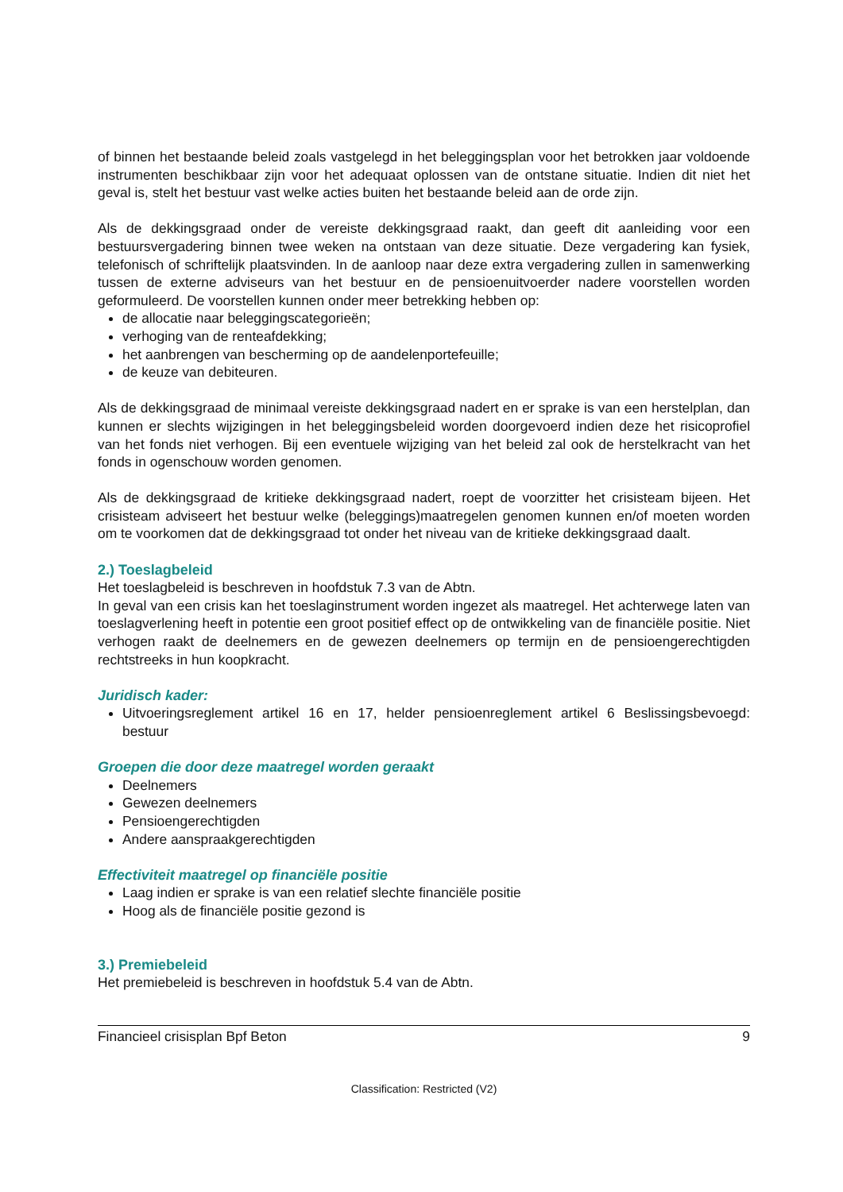of binnen het bestaande beleid zoals vastgelegd in het beleggingsplan voor het betrokken jaar voldoende instrumenten beschikbaar zijn voor het adequaat oplossen van de ontstane situatie. Indien dit niet het geval is, stelt het bestuur vast welke acties buiten het bestaande beleid aan de orde zijn.
Als de dekkingsgraad onder de vereiste dekkingsgraad raakt, dan geeft dit aanleiding voor een bestuursvergadering binnen twee weken na ontstaan van deze situatie. Deze vergadering kan fysiek, telefonisch of schriftelijk plaatsvinden. In de aanloop naar deze extra vergadering zullen in samenwerking tussen de externe adviseurs van het bestuur en de pensioenuitvoerder nadere voorstellen worden geformuleerd. De voorstellen kunnen onder meer betrekking hebben op:
de allocatie naar beleggingscategorieën;
verhoging van de renteafdekking;
het aanbrengen van bescherming op de aandelenportefeuille;
de keuze van debiteuren.
Als de dekkingsgraad de minimaal vereiste dekkingsgraad nadert en er sprake is van een herstelplan, dan kunnen er slechts wijzigingen in het beleggingsbeleid worden doorgevoerd indien deze het risicoprofiel van het fonds niet verhogen. Bij een eventuele wijziging van het beleid zal ook de herstelkracht van het fonds in ogenschouw worden genomen.
Als de dekkingsgraad de kritieke dekkingsgraad nadert, roept de voorzitter het crisisteam bijeen. Het crisisteam adviseert het bestuur welke (beleggings)maatregelen genomen kunnen en/of moeten worden om te voorkomen dat de dekkingsgraad tot onder het niveau van de kritieke dekkingsgraad daalt.
2.) Toeslagbeleid
Het toeslagbeleid is beschreven in hoofdstuk 7.3 van de Abtn.
In geval van een crisis kan het toeslaginstrument worden ingezet als maatregel. Het achterwege laten van toeslagverlening heeft in potentie een groot positief effect op de ontwikkeling van de financiële positie. Niet verhogen raakt de deelnemers en de gewezen deelnemers op termijn en de pensioengerechtigden rechtstreeks in hun koopkracht.
Juridisch kader:
Uitvoeringsreglement artikel 16 en 17, helder pensioenreglement artikel 6 Beslissingsbevoegd: bestuur
Groepen die door deze maatregel worden geraakt
Deelnemers
Gewezen deelnemers
Pensioengerechtigden
Andere aanspraakgerechtigden
Effectiviteit maatregel op financiële positie
Laag indien er sprake is van een relatief slechte financiële positie
Hoog als de financiële positie gezond is
3.) Premiebeleid
Het premiebeleid is beschreven in hoofdstuk 5.4 van de Abtn.
Financieel crisisplan Bpf Beton 9
Classification: Restricted (V2)